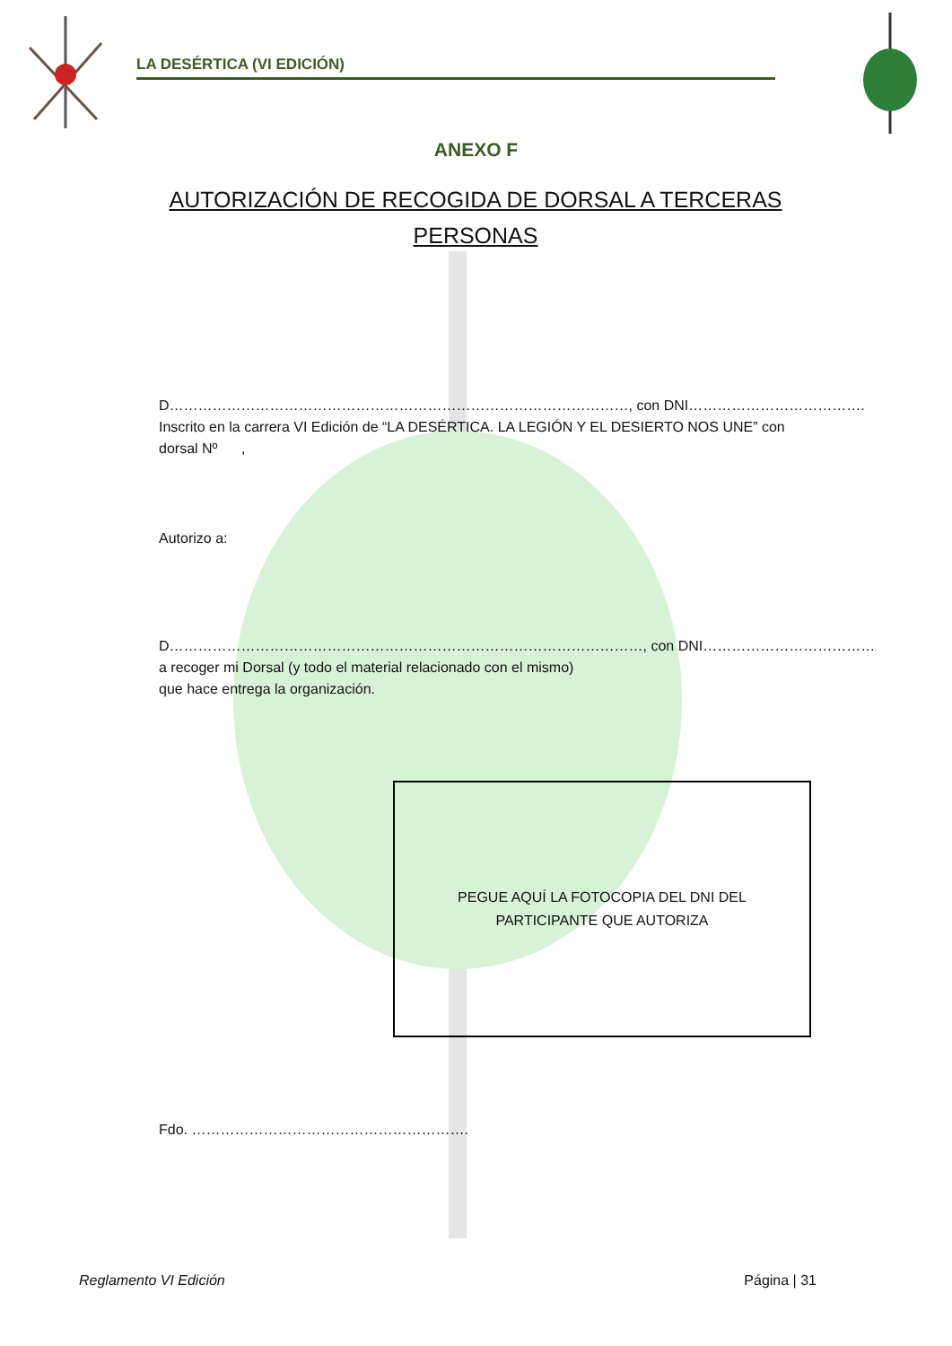LA DESÉRTICA (VI EDICIÓN)
ANEXO F
AUTORIZACIÓN DE RECOGIDA DE DORSAL A TERCERAS PERSONAS
D……………………………………………………………………………………, con DNI……………………………….
Inscrito en la carrera VI Edición de “LA DESÉRTICA. LA LEGIÓN Y EL DESIERTO NOS UNE” con
dorsal Nº ,
Autorizo a:
D………………………………………………………………………………………, con DNI………………………………
a recoger mi Dorsal (y todo el material relacionado con el mismo)
que hace entrega la organización.
PEGUE AQUÍ LA FOTOCOPIA DEL DNI DEL
PARTICIPANTE QUE AUTORIZA
Fdo. ………………………………………………….
Reglamento VI Edición Página | 31